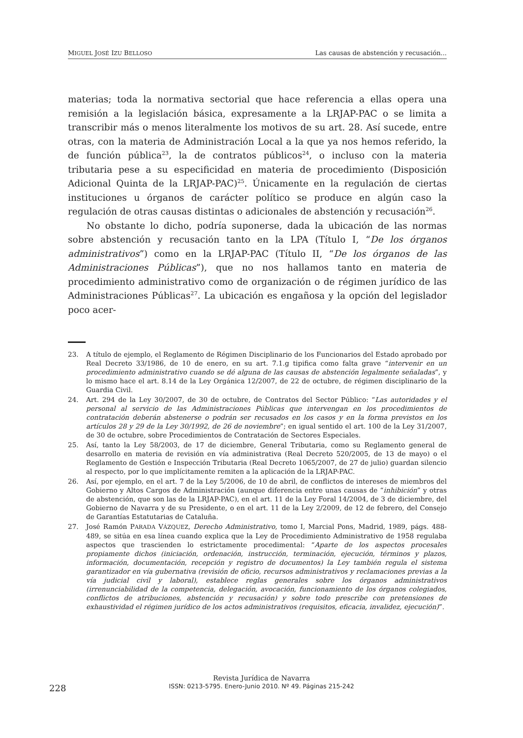MIGUEL JOSÉ IZU BELLOSO Las causas de abstención y recusación...
materias; toda la normativa sectorial que hace referencia a ellas opera una remisión a la legislación básica, expresamente a la LRJAP-PAC o se limita a transcribir más o menos literalmente los motivos de su art. 28. Así sucede, entre otras, con la materia de Administración Local a la que ya nos hemos referido, la de función pública<sup>23</sup>, la de contratos públicos<sup>24</sup>, o incluso con la materia tributaria pese a su especificidad en materia de procedimiento (Disposición Adicional Quinta de la LRJAP-PAC)<sup>25</sup>. Únicamente en la regulación de ciertas instituciones u órganos de carácter político se produce en algún caso la regulación de otras causas distintas o adicionales de abstención y recusación<sup>26</sup>.
No obstante lo dicho, podría suponerse, dada la ubicación de las normas sobre abstención y recusación tanto en la LPA (Título I, “De los órganos administrativos”) como en la LRJAP-PAC (Título II, “De los órganos de las Administraciones Públicas”), que no nos hallamos tanto en materia de procedimiento administrativo como de organización o de régimen jurídico de las Administraciones Públicas<sup>27</sup>. La ubicación es engañosa y la opción del legislador poco acer-
23. A título de ejemplo, el Reglamento de Régimen Disciplinario de los Funcionarios del Estado aprobado por Real Decreto 33/1986, de 10 de enero, en su art. 7.1.g tipifica como falta grave “intervenir en un procedimiento administrativo cuando se dé alguna de las causas de abstención legalmente señaladas”, y lo mismo hace el art. 8.14 de la Ley Orgánica 12/2007, de 22 de octubre, de régimen disciplinario de la Guardia Civil.
24. Art. 294 de la Ley 30/2007, de 30 de octubre, de Contratos del Sector Público: “Las autoridades y el personal al servicio de las Administraciones Públicas que intervengan en los procedimientos de contratación deberán abstenerse o podrán ser recusados en los casos y en la forma previstos en los artículos 28 y 29 de la Ley 30/1992, de 26 de noviembre”; en igual sentido el art. 100 de la Ley 31/2007, de 30 de octubre, sobre Procedimientos de Contratación de Sectores Especiales.
25. Así, tanto la Ley 58/2003, de 17 de diciembre, General Tributaria, como su Reglamento general de desarrollo en materia de revisión en vía administrativa (Real Decreto 520/2005, de 13 de mayo) o el Reglamento de Gestión e Inspección Tributaria (Real Decreto 1065/2007, de 27 de julio) guardan silencio al respecto, por lo que implícitamente remiten a la aplicación de la LRJAP-PAC.
26. Así, por ejemplo, en el art. 7 de la Ley 5/2006, de 10 de abril, de conflictos de intereses de miembros del Gobierno y Altos Cargos de Administración (aunque diferencia entre unas causas de “inhibición” y otras de abstención, que son las de la LRJAP-PAC), en el art. 11 de la Ley Foral 14/2004, de 3 de diciembre, del Gobierno de Navarra y de su Presidente, o en el art. 11 de la Ley 2/2009, de 12 de febrero, del Consejo de Garantías Estatutarias de Cataluña.
27. José Ramón PARADA VÁZQUEZ, Derecho Administrativo, tomo I, Marcial Pons, Madrid, 1989, págs. 488-489, se sitúa en esa línea cuando explica que la Ley de Procedimiento Administrativo de 1958 regulaba aspectos que trascienden lo estrictamente procedimental: “Aparte de los aspectos procesales propiamente dichos (iniciación, ordenación, instrucción, terminación, ejecución, términos y plazos, información, documentación, recepción y registro de documentos) la Ley también regula el sistema garantizador en vía gubernativa (revisión de oficio, recursos administrativos y reclamaciones previas a la vía judicial civil y laboral), establece reglas generales sobre los órganos administrativos (irrenunciabilidad de la competencia, delegación, avocación, funcionamiento de los órganos colegiados, conflictos de atribuciones, abstención y recusación) y sobre todo prescribe con pretensiones de exhaustividad el régimen jurídico de los actos administrativos (requisitos, eficacia, invalidez, ejecución)”.
228
Revista Jurídica de Navarra
ISSN: 0213-5795. Enero-Junio 2010. Nº 49. Páginas 215-242